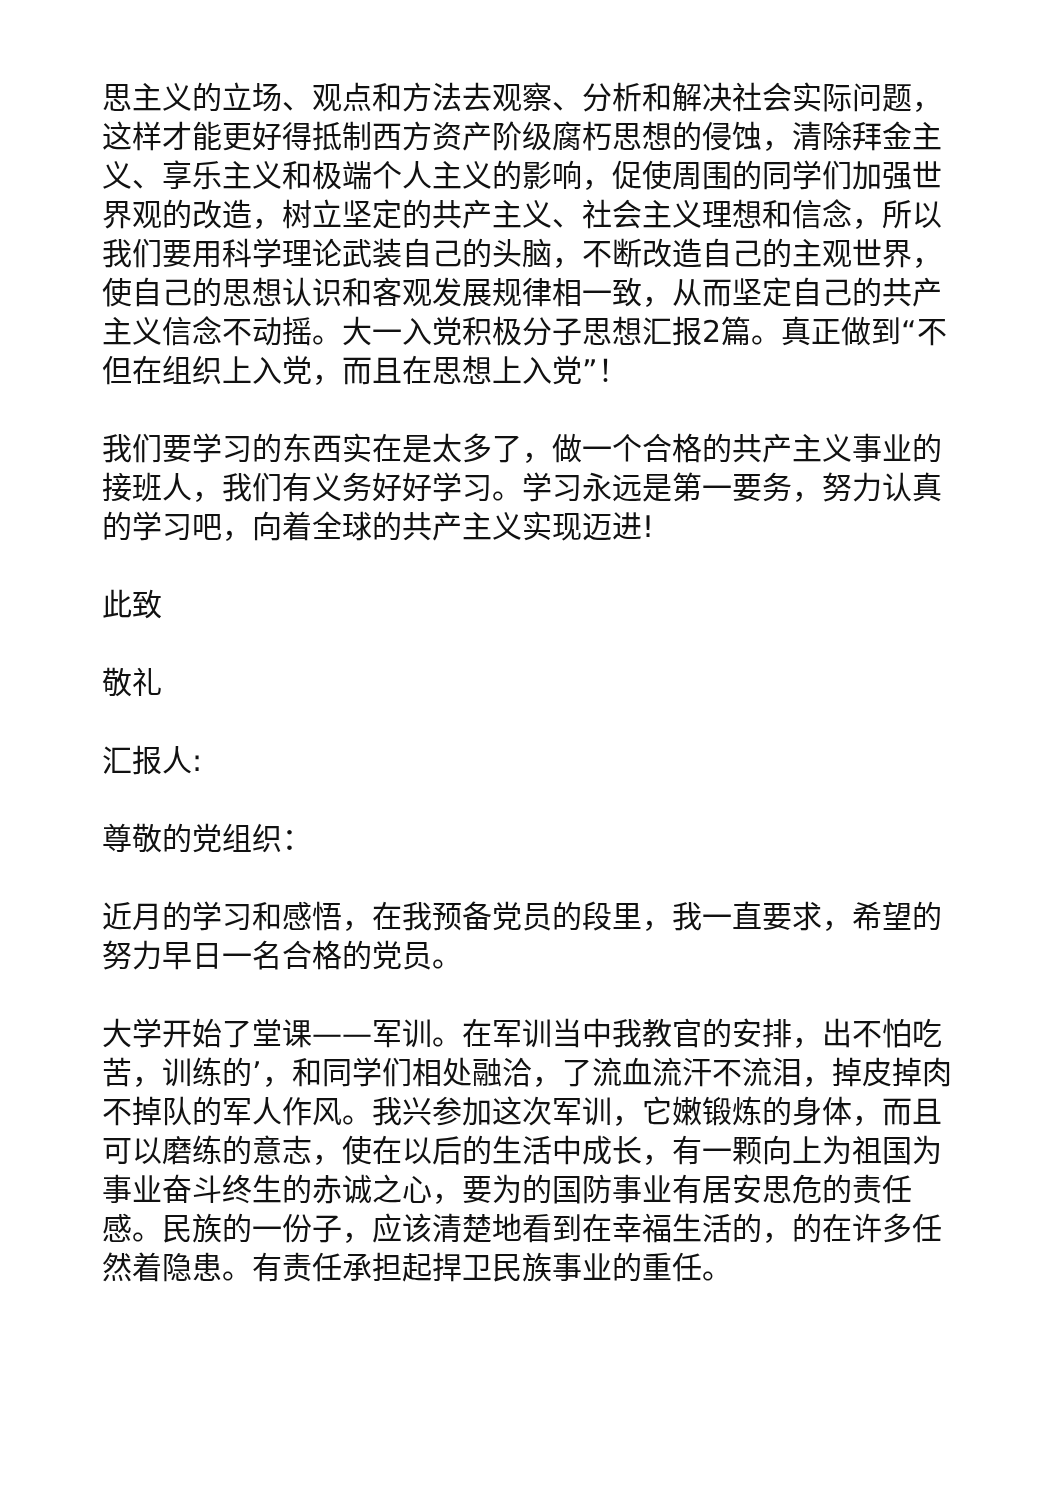思主义的立场、观点和方法去观察、分析和解决社会实际问题，这样才能更好得抵制西方资产阶级腐朽思想的侵蚀，清除拜金主义、享乐主义和极端个人主义的影响，促使周围的同学们加强世界观的改造，树立坚定的共产主义、社会主义理想和信念，所以我们要用科学理论武装自己的头脑，不断改造自己的主观世界，使自己的思想认识和客观发展规律相一致，从而坚定自己的共产主义信念不动摇。大一入党积极分子思想汇报2篇。真正做到“不但在组织上入党，而且在思想上入党”！
我们要学习的东西实在是太多了，做一个合格的共产主义事业的接班人，我们有义务好好学习。学习永远是第一要务，努力认真的学习吧，向着全球的共产主义实现迈进!
此致
敬礼
汇报人:
尊敬的党组织：
近月的学习和感悟，在我预备党员的段里，我一直要求，希望的努力早日一名合格的党员。
大学开始了堂课——军训。在军训当中我教官的安排，出不怕吃苦，训练的’，和同学们相处融洽，了流血流汗不流泪，掉皮掉肉不掉队的军人作风。我兴参加这次军训，它嫩锻炼的身体，而且可以磨练的意志，使在以后的生活中成长，有一颗向上为祖国为事业奋斗终生的赤诚之心，要为的国防事业有居安思危的责任感。民族的一份子，应该清楚地看到在幸福生活的，的在许多任然着隐患。有责任承担起捍卫民族事业的重任。